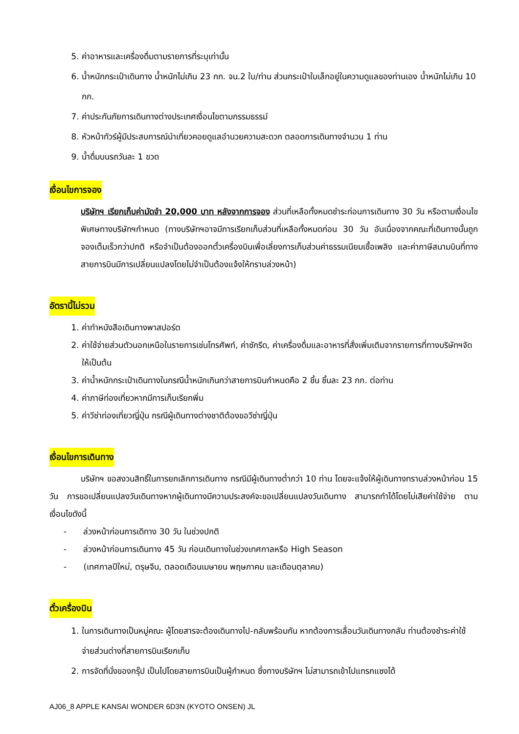5. ค่าอาหารและเครื่องดื่มตามรายการที่ระบุเท่านั้น
6. น้ำหนักกระเป๋าเดินทาง น้ำหนักไม่เกิน 23 กก. จน.2 ใบ/ท่าน ส่วนกระเป๋าใบเล็กอยู่ในความดูแลของท่านเอง น้ำหนักไม่เกิน 10 กก.
7. ค่าประกันภัยการเดินทางต่างประเทศเงื่อนไขตามกรรมธรรม์
8. หัวหน้าทัวร์ผู้มีประสบการณ์นำเที่ยวคอยดูแลอำนวยความสะดวก ตลอดการเดินทางจำนวน 1 ท่าน
9. น้ำดื่มบนรถวันละ 1 ขวด
เงื่อนไขการจอง
บริษัทฯ เรียกเก็บค่ามัดจำ 20,000 บาท หลังจากการจอง ส่วนที่เหลือทั้งหมดชำระก่อนการเดินทาง 30 วัน หรือตามเงื่อนไขพิเศษทางบริษัทฯกำหนด (ทางบริษัทฯอาจมีการเรียกเก็บส่วนที่เหลือทั้งหมดก่อน 30 วัน อันเนื่องจากคณะที่เดินทางนั้นถูกจองเต็มเร็วกว่าปกติ หรือจำเป็นต้องออกตั๋วเครื่องบินเพื่อเลี่ยงการเก็บส่วนค่าธรรมเนียมเชื้อเพลิง และค่าภาษีสนามบินที่ทางสายการบินมีการเปลี่ยนแปลงโดยไม่จำเป็นต้องแจ้งให้ทราบล่วงหน้า)
อัตรานี้ไม่รวม
1. ค่าทำหนังสือเดินทางพาสปอร์ต
2. ค่าใช้จ่ายส่วนตัวนอกเหนือในรายการเช่นโทรศัพท์, ค่าซักรีด, ค่าเครื่องดื่มและอาหารที่สั่งเพิ่มเติมจากรายการที่ทางบริษัทฯจัดให้เป็นต้น
3. ค่าน้ำหนักกระเป๋าเดินทางในกรณีน้ำหนักเกินกว่าสายการบินกำหนดคือ 2 ชิ้น ชิ้นละ 23 กก. ต่อท่าน
4. ค่าภาษีท่องเที่ยวหากมีการเก็บเรียกพิ่ม
5. ค่าวีซ่าท่องเที่ยวญี่ปุ่น กรณีผู้เดินทางต่างชาติต้องขอวีซ่าญี่ปุ่น
เงื่อนไขการเดินทาง
บริษัทฯ ขอสงวนสิทธิ์ในการยกเลิกการเดินทาง กรณีมีผู้เดินทางต่ำกว่า 10 ท่าน โดยจะแจ้งให้ผู้เดินทางทราบล่วงหน้าก่อน 15 วัน การขอเปลี่ยนแปลงวันเดินทางหากผู้เดินทางมีความประสงค์จะขอเปลี่ยนแปลงวันเดินทาง สามารถทำได้โดยไม่เสียค่าใช้จ่าย ตามเงื่อนไขดังนี้
- ล่วงหน้าก่อนการเดิทาง 30 วัน ในช่วงปกติ
- ล่วงหน้าก่อนการเดินทาง 45 วัน ก่อนเดินทางในช่วงเทศกาลหรือ High Season
- (เทศกาลปีใหม่, ตรุษจีน, ตลอดเดือนเมษายน พฤษภาคม และเดือนตุลาคม)
ตั๋วเครื่องบิน
1. ในการเดินทางเป็นหมู่คณะ ผู้โดยสารจะต้องเดินทางไป-กลับพร้อมกัน หากต้องการเลื่อนวันเดินทางกลับ ท่านต้องชำระค่าใช้จ่ายส่วนต่างที่สายการบินเรียกเก็บ
2. การจัดที่นั่งของกรุ๊ป เป็นไปโดยสายการบินเป็นผู้กำหนด ซึ่งทางบริษัทฯ ไม่สามารถเข้าไปแทรกแซงได้
AJ06_8 APPLE KANSAI WONDER 6D3N (KYOTO ONSEN) JL